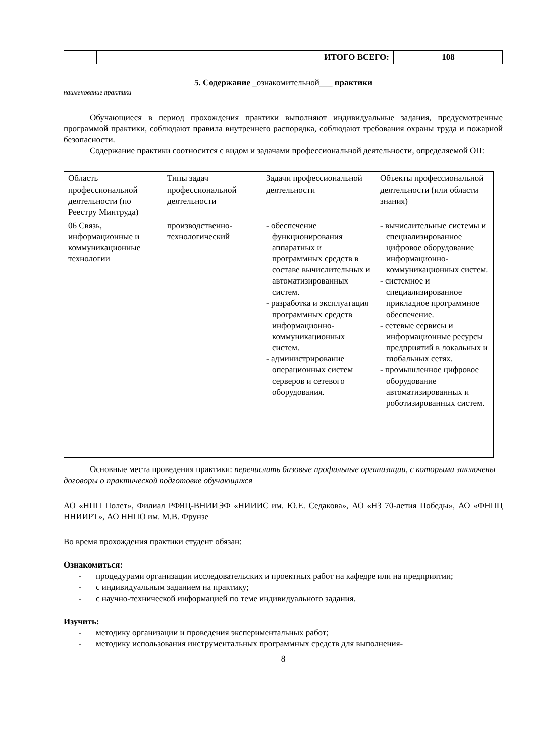| | ИТОГО ВСЕГО: | 108 |
5. Содержание _ознакомительной___ практики
наименование практики
Обучающиеся в период прохождения практики выполняют индивидуальные задания, предусмотренные программой практики, соблюдают правила внутреннего распорядка, соблюдают требования охраны труда и пожарной безопасности.
Содержание практики соотносится с видом и задачами профессиональной деятельности, определяемой ОП:
| Область профессиональной деятельности (по Реестру Минтруда) | Типы задач профессиональной деятельности | Задачи профессиональной деятельности | Объекты профессиональной деятельности (или области знания) |
| 06 Связь, информационные и коммуникационные технологии | производственно-технологический | - обеспечение функционирования аппаратных и программных средств в составе вычислительных и автоматизированных систем. - разработка и эксплуатация программных средств информационно-коммуникационных систем. - администрирование операционных систем серверов и сетевого оборудования. | - вычислительные системы и специализированное цифровое оборудование информационно-коммуникационных систем. - системное и специализированное прикладное программное обеспечение. - сетевые сервисы и информационные ресурсы предприятий в локальных и глобальных сетях. - промышленное цифровое оборудование автоматизированных и роботизированных систем. |
Основные места проведения практики: перечислить базовые профильные организации, с которыми заключены договоры о практической подготовке обучающихся
АО «НПП Полет», Филиал РФЯЦ-ВНИИЭФ «НИИИС им. Ю.Е. Седакова», АО «НЗ 70-летия Победы», АО «ФНПЦ ННИИРТ», АО ННПО им. М.В. Фрунзе
Во время прохождения практики студент обязан:
Ознакомиться:
- процедурами организации исследовательских и проектных работ на кафедре или на предприятии;
- с индивидуальным заданием на практику;
- с научно-технической информацией по теме индивидуального задания.
Изучить:
- методику организации и проведения экспериментальных работ;
- методику использования инструментальных программных средств для выполнения-
8